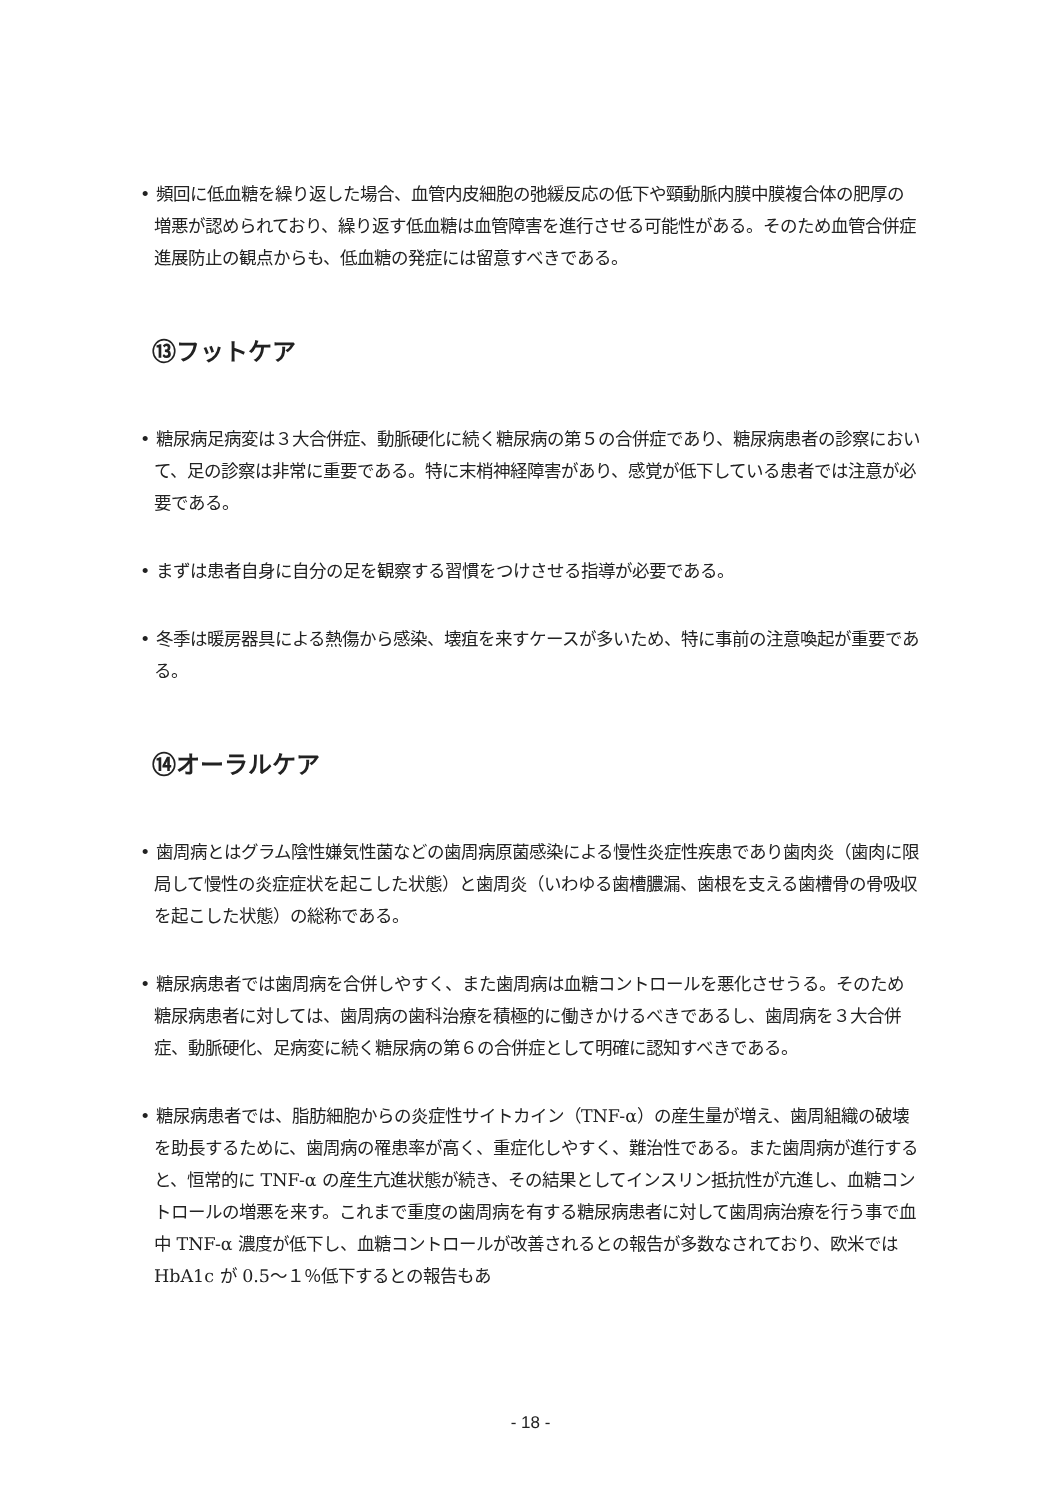• 頻回に低血糖を繰り返した場合、血管内皮細胞の弛緩反応の低下や頸動脈内膜中膜複合体の肥厚の増悪が認められており、繰り返す低血糖は血管障害を進行させる可能性がある。そのため血管合併症進展防止の観点からも、低血糖の発症には留意すべきである。
⑬フットケア
• 糖尿病足病変は３大合併症、動脈硬化に続く糖尿病の第５の合併症であり、糖尿病患者の診察において、足の診察は非常に重要である。特に末梢神経障害があり、感覚が低下している患者では注意が必要である。
• まずは患者自身に自分の足を観察する習慣をつけさせる指導が必要である。
• 冬季は暖房器具による熱傷から感染、壊疽を来すケースが多いため、特に事前の注意喚起が重要である。
⑭オーラルケア
• 歯周病とはグラム陰性嫌気性菌などの歯周病原菌感染による慢性炎症性疾患であり歯肉炎（歯肉に限局して慢性の炎症症状を起こした状態）と歯周炎（いわゆる歯槽膿漏、歯根を支える歯槽骨の骨吸収を起こした状態）の総称である。
• 糖尿病患者では歯周病を合併しやすく、また歯周病は血糖コントロールを悪化させうる。そのため糖尿病患者に対しては、歯周病の歯科治療を積極的に働きかけるべきであるし、歯周病を３大合併症、動脈硬化、足病変に続く糖尿病の第６の合併症として明確に認知すべきである。
• 糖尿病患者では、脂肪細胞からの炎症性サイトカイン（TNF-α）の産生量が増え、歯周組織の破壊を助長するために、歯周病の罹患率が高く、重症化しやすく、難治性である。また歯周病が進行すると、恒常的に TNF-α の産生亢進状態が続き、その結果としてインスリン抵抗性が亢進し、血糖コントロールの増悪を来す。これまで重度の歯周病を有する糖尿病患者に対して歯周病治療を行う事で血中 TNF-α 濃度が低下し、血糖コントロールが改善されるとの報告が多数なされており、欧米では HbA1c が 0.5～１％低下するとの報告もあ
- 18 -